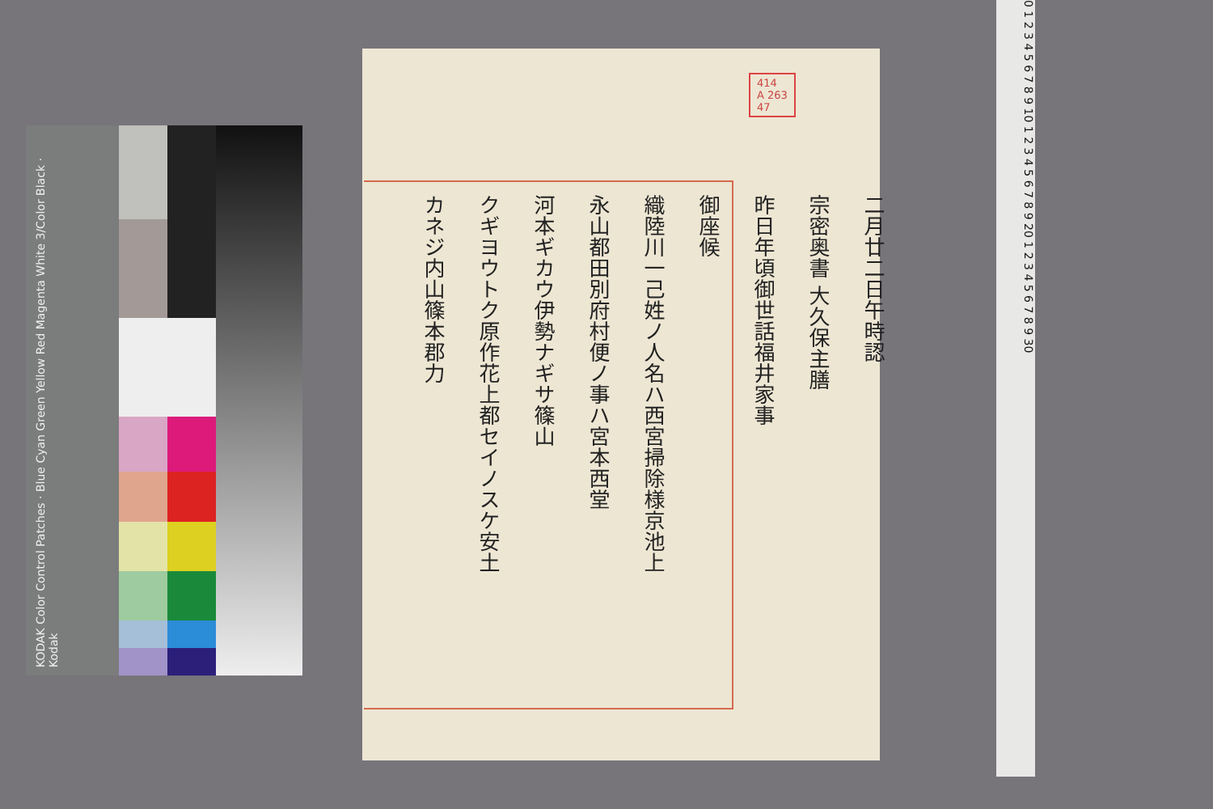KODAK Color Control Patches · Blue Cyan Green Yellow Red Magenta White 3/Color Black · Kodak
414
A 263
47
二月廿二日午時認
宗密奥書 大久保主膳
昨日年頃御世話福井家事
御座候
織陸川一己姓ノ人名ハ西宮掃除様京池上
永山都田別府村便ノ事ハ宮本西堂
河本ギカウ伊勢ナギサ篠山
クギヨウトク原作花上都セイノスケ安土
カネジ内山篠本郡力
0 1 2 3 4 5 6 7 8 9 10 1 2 3 4 5 6 7 8 9 20 1 2 3 4 5 6 7 8 9 30